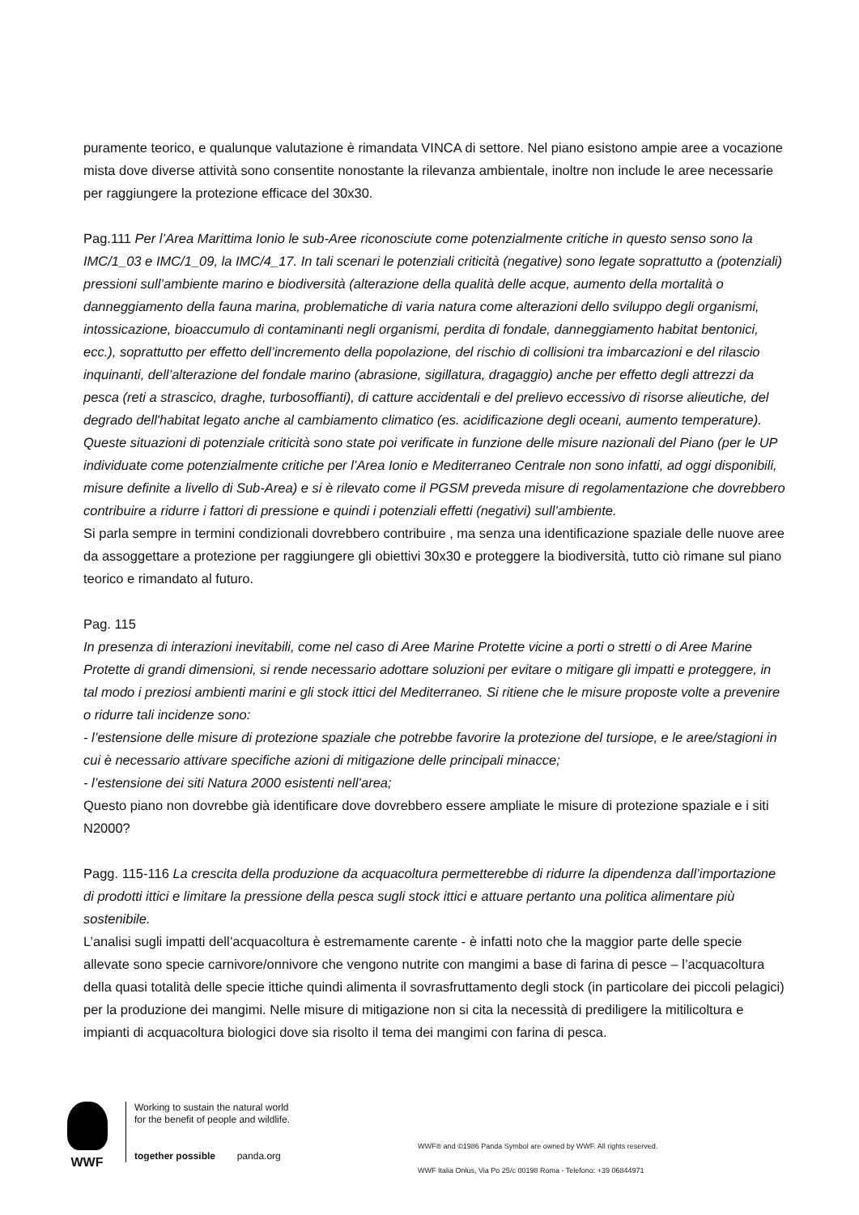puramente teorico, e qualunque valutazione è rimandata VINCA di settore. Nel piano esistono ampie aree a vocazione mista dove diverse attività sono consentite nonostante la rilevanza ambientale, inoltre non include le aree necessarie per raggiungere la protezione efficace del 30x30.
Pag.111 Per l’Area Marittima Ionio le sub-Aree riconosciute come potenzialmente critiche in questo senso sono la IMC/1_03 e IMC/1_09, la IMC/4_17. In tali scenari le potenziali criticità (negative) sono legate soprattutto a (potenziali) pressioni sull’ambiente marino e biodiversità (alterazione della qualità delle acque, aumento della mortalità o danneggiamento della fauna marina, problematiche di varia natura come alterazioni dello sviluppo degli organismi, intossicazione, bioaccumulo di contaminanti negli organismi, perdita di fondale, danneggiamento habitat bentonici, ecc.), soprattutto per effetto dell’incremento della popolazione, del rischio di collisioni tra imbarcazioni e del rilascio inquinanti, dell’alterazione del fondale marino (abrasione, sigillatura, dragaggio) anche per effetto degli attrezzi da pesca (reti a strascico, draghe, turbosoffianti), di catture accidentali e del prelievo eccessivo di risorse alieutiche, del degrado dell'habitat legato anche al cambiamento climatico (es. acidificazione degli oceani, aumento temperature).
Queste situazioni di potenziale criticità sono state poi verificate in funzione delle misure nazionali del Piano (per le UP individuate come potenzialmente critiche per l’Area Ionio e Mediterraneo Centrale non sono infatti, ad oggi disponibili, misure definite a livello di Sub-Area) e si è rilevato come il PGSM preveda misure di regolamentazione che dovrebbero contribuire a ridurre i fattori di pressione e quindi i potenziali effetti (negativi) sull’ambiente.
Si parla sempre in termini condizionali dovrebbero contribuire , ma senza una identificazione spaziale delle nuove aree da assoggettare a protezione per raggiungere gli obiettivi 30x30 e proteggere la biodiversità, tutto ciò rimane sul piano teorico e rimandato al futuro.
Pag. 115
In presenza di interazioni inevitabili, come nel caso di Aree Marine Protette vicine a porti o stretti o di Aree Marine Protette di grandi dimensioni, si rende necessario adottare soluzioni per evitare o mitigare gli impatti e proteggere, in tal modo i preziosi ambienti marini e gli stock ittici del Mediterraneo. Si ritiene che le misure proposte volte a prevenire o ridurre tali incidenze sono:
- l’estensione delle misure di protezione spaziale che potrebbe favorire la protezione del tursiope, e le aree/stagioni in cui è necessario attivare specifiche azioni di mitigazione delle principali minacce;
- l’estensione dei siti Natura 2000 esistenti nell’area;
Questo piano non dovrebbe già identificare dove dovrebbero essere ampliate le misure di protezione spaziale e i siti N2000?
Pagg. 115-116 La crescita della produzione da acquacoltura permetterebbe di ridurre la dipendenza dall’importazione di prodotti ittici e limitare la pressione della pesca sugli stock ittici e attuare pertanto una politica alimentare più sostenibile.
L’analisi sugli impatti dell’acquacoltura è estremamente carente - è infatti noto che la maggior parte delle specie allevate sono specie carnivore/onnivore che vengono nutrite con mangimi a base di farina di pesce – l’acquacoltura della quasi totalità delle specie ittiche quindi alimenta il sovrasfruttamento degli stock (in particolare dei piccoli pelagici) per la produzione dei mangimi. Nelle misure di mitigazione non si cita la necessità di prediligere la mitilicoltura e impianti di acquacoltura biologici dove sia risolto il tema dei mangimi con farina di pesca.
WWF
Working to sustain the natural world for the benefit of people and wildlife.
together possible panda.org
WWF® and ©1986 Panda Symbol are owned by WWF. All rights reserved.
WWF Italia Onlus, Via Po 25/c 00198 Roma - Telefono: +39 06844971